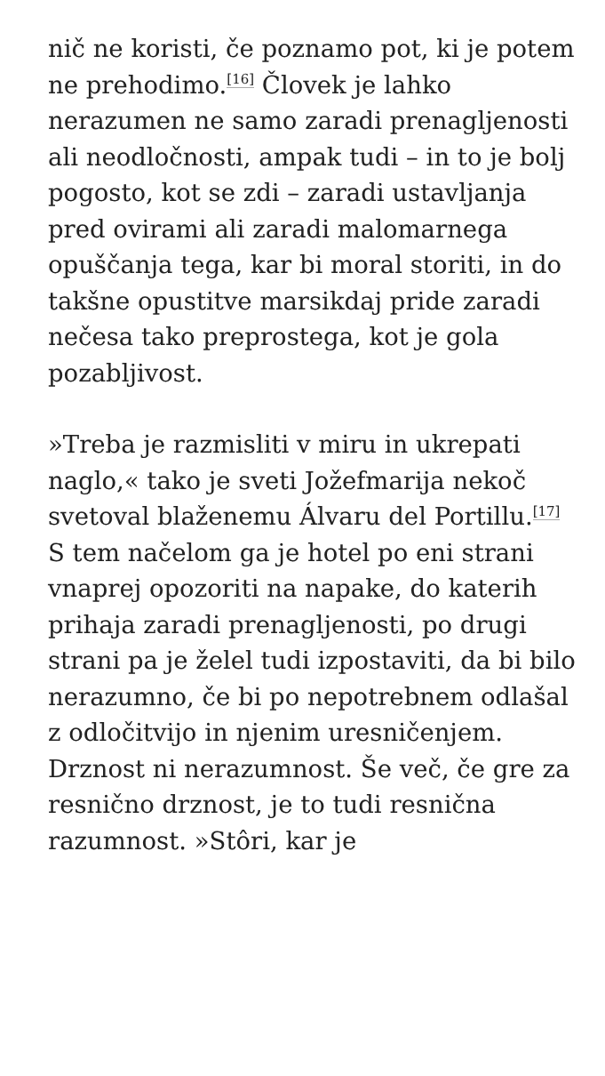nič ne koristi, če poznamo pot, ki je potem ne prehodimo.<sup>[16]</sup> Človek je lahko nerazumen ne samo zaradi prenagljenosti ali neodločnosti, ampak tudi – in to je bolj pogosto, kot se zdi – zaradi ustavljanja pred ovirami ali zaradi malomarnega opuščanja tega, kar bi moral storiti, in do takšne opustitve marsikdaj pride zaradi nečesa tako preprostega, kot je gola pozabljivost.
»Treba je razmisliti v miru in ukrepati naglo,« tako je sveti Jožefmarija nekoč svetoval blaženemu Álvaru del Portillu.<sup>[17]</sup> S tem načelom ga je hotel po eni strani vnaprej opozoriti na napake, do katerih prihaja zaradi prenagljenosti, po drugi strani pa je želel tudi izpostaviti, da bi bilo nerazumno, če bi po nepotrebnem odlašal z odločitvijo in njenim uresničenjem. Drznost ni nerazumnost. Še več, če gre za resnično drznost, je to tudi resnična razumnost. »Stôri, kar je